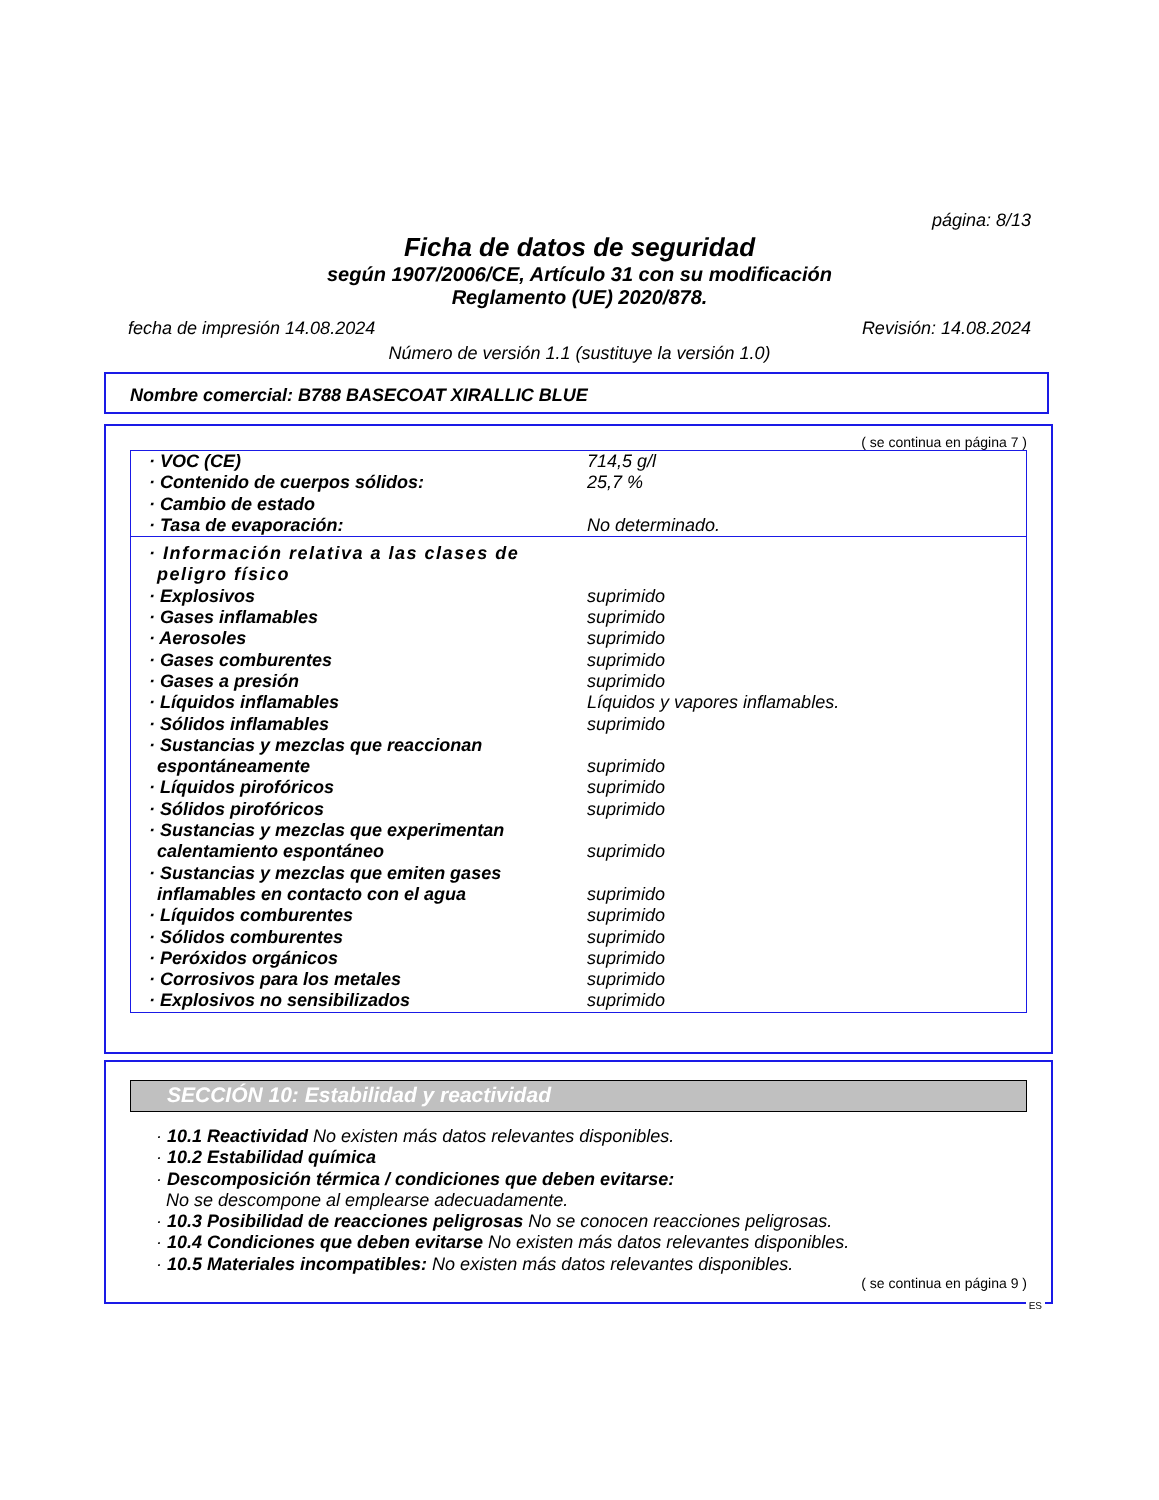página: 8/13
Ficha de datos de seguridad
según 1907/2006/CE, Artículo 31 con su modificación
Reglamento (UE) 2020/878.
fecha de impresión 14.08.2024 Revisión: 14.08.2024
Número de versión 1.1 (sustituye la versión 1.0)
Nombre comercial: B788 BASECOAT XIRALLIC BLUE
( se continua en página 7 )
| · VOC (CE) | 714,5 g/l |
| · Contenido de cuerpos sólidos: | 25,7 % |
| · Cambio de estado | |
| · Tasa de evaporación: | No determinado. |
| · Información relativa a las clases de peligro físico | |
| · Explosivos | suprimido |
| · Gases inflamables | suprimido |
| · Aerosoles | suprimido |
| · Gases comburentes | suprimido |
| · Gases a presión | suprimido |
| · Líquidos inflamables | Líquidos y vapores inflamables. |
| · Sólidos inflamables | suprimido |
| · Sustancias y mezclas que reaccionan espontáneamente | suprimido |
| · Líquidos pirofóricos | suprimido |
| · Sólidos pirofóricos | suprimido |
| · Sustancias y mezclas que experimentan calentamiento espontáneo | suprimido |
| · Sustancias y mezclas que emiten gases inflamables en contacto con el agua | suprimido |
| · Líquidos comburentes | suprimido |
| · Sólidos comburentes | suprimido |
| · Peróxidos orgánicos | suprimido |
| · Corrosivos para los metales | suprimido |
| · Explosivos no sensibilizados | suprimido |
SECCIÓN 10: Estabilidad y reactividad
· 10.1 Reactividad No existen más datos relevantes disponibles.
· 10.2 Estabilidad química
· Descomposición térmica / condiciones que deben evitarse:
No se descompone al emplearse adecuadamente.
· 10.3 Posibilidad de reacciones peligrosas No se conocen reacciones peligrosas.
· 10.4 Condiciones que deben evitarse No existen más datos relevantes disponibles.
· 10.5 Materiales incompatibles: No existen más datos relevantes disponibles.
( se continua en página 9 )
ES